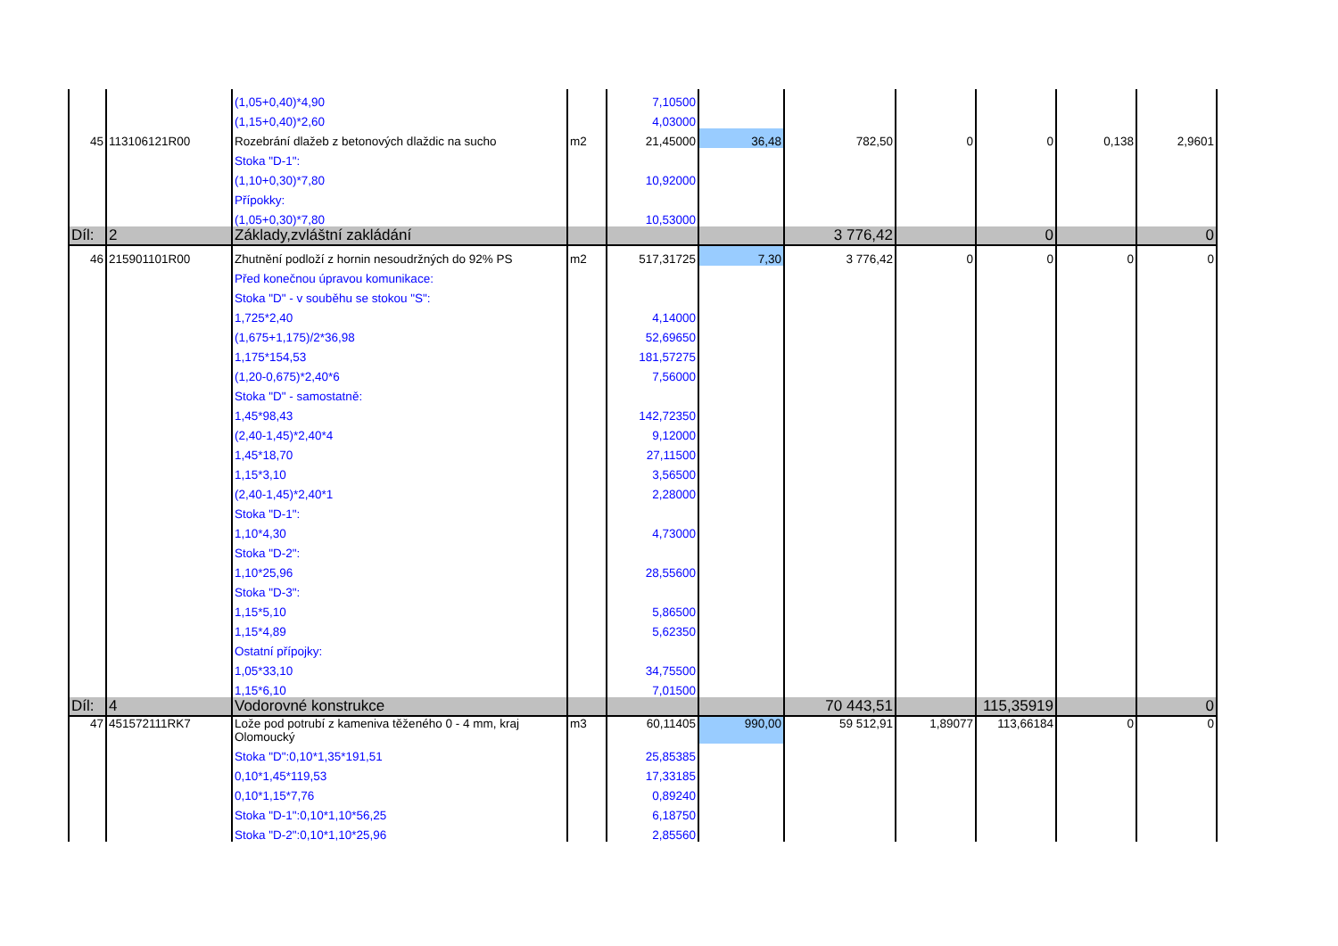| | | (1,05+0,40)*4,90 | | 7,10500 | | | | | | |
| | | (1,15+0,40)*2,60 | | 4,03000 | | | | | | |
| 45 | 113106121R00 | Rozebrání dlažeb z betonových dlaždic na sucho | m2 | 21,45000 | 36,48 | 782,50 | 0 | 0 | 0,138 | 2,9601 |
| | | Stoka "D-1": | | | | | | | | |
| | | (1,10+0,30)*7,80 | | 10,92000 | | | | | | |
| | | Přípokky: | | | | | | | | |
| | | (1,05+0,30)*7,80 | | 10,53000 | | | | | | |
| Díl: | 2 | Základy,zvláštní zakládání | | | | 3 776,42 | | 0 | | 0 |
| 46 | 215901101R00 | Zhutnění podloží z hornin nesoudržných do 92% PS | m2 | 517,31725 | 7,30 | 3 776,42 | 0 | 0 | 0 | 0 |
| | | Před konečnou úpravou komunikace: | | | | | | | | |
| | | Stoka "D" - v souběhu se stokou "S": | | | | | | | | |
| | | 1,725*2,40 | | 4,14000 | | | | | | |
| | | (1,675+1,175)/2*36,98 | | 52,69650 | | | | | | |
| | | 1,175*154,53 | | 181,57275 | | | | | | |
| | | (1,20-0,675)*2,40*6 | | 7,56000 | | | | | | |
| | | Stoka "D" - samostatně: | | | | | | | | |
| | | 1,45*98,43 | | 142,72350 | | | | | | |
| | | (2,40-1,45)*2,40*4 | | 9,12000 | | | | | | |
| | | 1,45*18,70 | | 27,11500 | | | | | | |
| | | 1,15*3,10 | | 3,56500 | | | | | | |
| | | (2,40-1,45)*2,40*1 | | 2,28000 | | | | | | |
| | | Stoka "D-1": | | | | | | | | |
| | | 1,10*4,30 | | 4,73000 | | | | | | |
| | | Stoka "D-2": | | | | | | | | |
| | | 1,10*25,96 | | 28,55600 | | | | | | |
| | | Stoka "D-3": | | | | | | | | |
| | | 1,15*5,10 | | 5,86500 | | | | | | |
| | | 1,15*4,89 | | 5,62350 | | | | | | |
| | | Ostatní přípojky: | | | | | | | | |
| | | 1,05*33,10 | | 34,75500 | | | | | | |
| | | 1,15*6,10 | | 7,01500 | | | | | | |
| Díl: | 4 | Vodorovné konstrukce | | | | 70 443,51 | | 115,35919 | | 0 |
| 47 | 451572111RK7 | Lože pod potrubí z kameniva těženého 0 - 4 mm, kraj Olomoucký | m3 | 60,11405 | 990,00 | 59 512,91 | 1,89077 | 113,66184 | 0 | 0 |
| | | Stoka "D":0,10*1,35*191,51 | | 25,85385 | | | | | | |
| | | 0,10*1,45*119,53 | | 17,33185 | | | | | | |
| | | 0,10*1,15*7,76 | | 0,89240 | | | | | | |
| | | Stoka "D-1":0,10*1,10*56,25 | | 6,18750 | | | | | | |
| | | Stoka "D-2":0,10*1,10*25,96 | | 2,85560 | | | | | | |